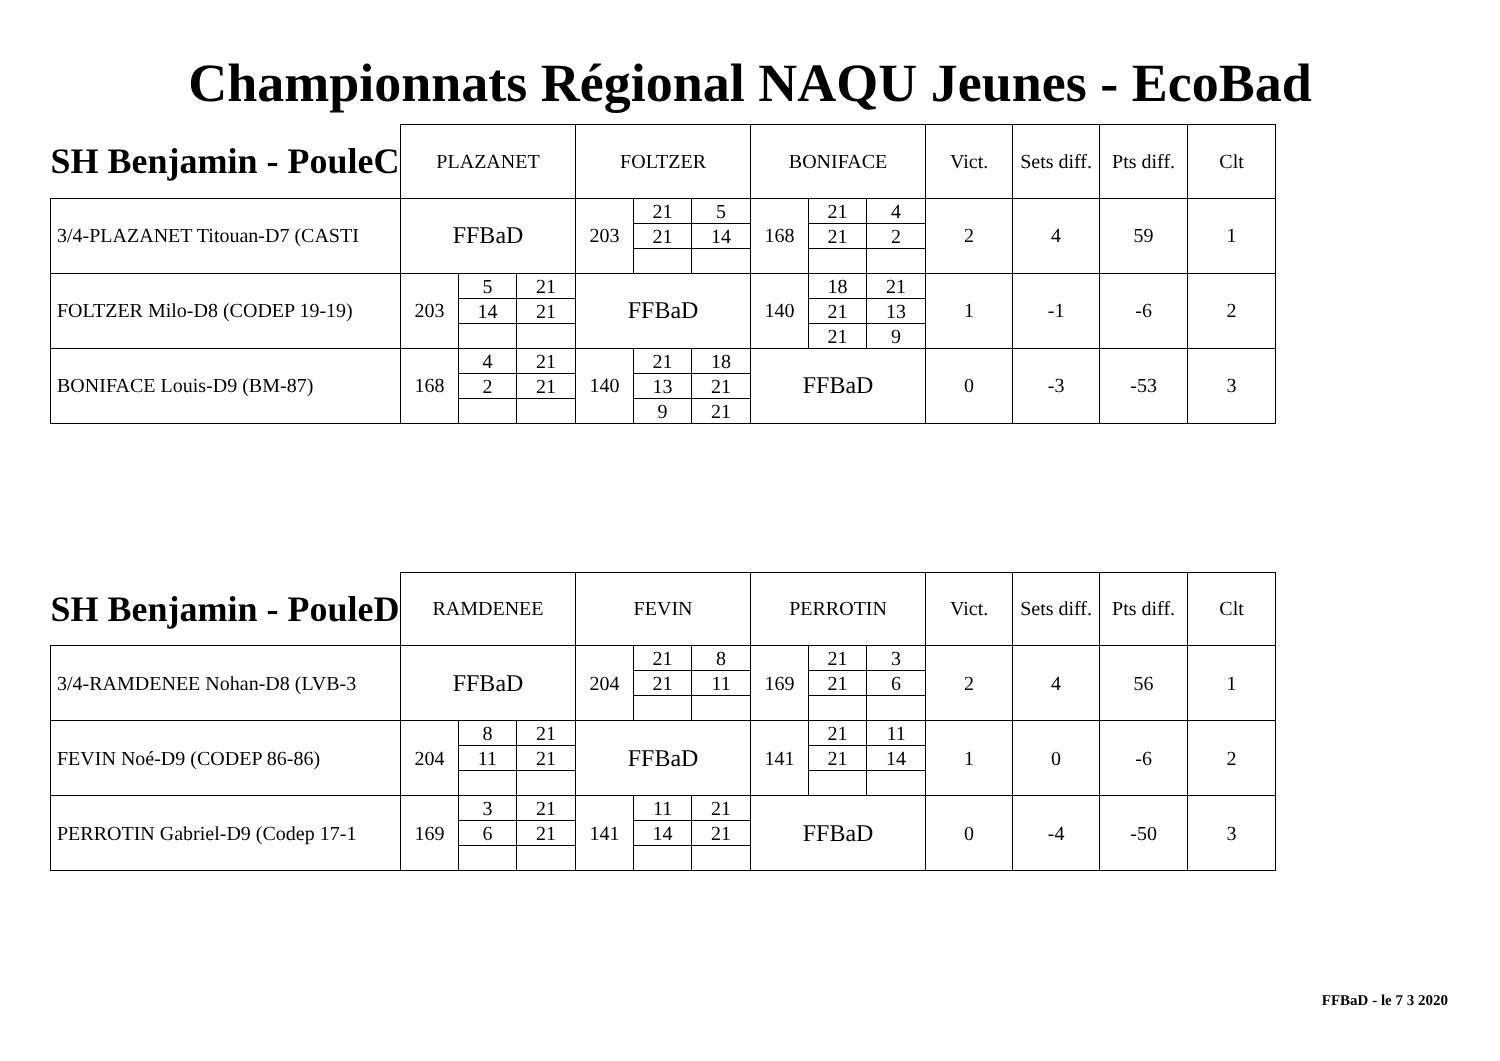Championnats Régional NAQU Jeunes - EcoBad
| SH Benjamin - PouleC | PLAZANET | | | FOLTZER | | | BONIFACE | | | Vict. | Sets diff. | Pts diff. | Clt |
| --- | --- | --- | --- | --- | --- | --- | --- | --- | --- | --- | --- | --- | --- |
| 3/4-PLAZANET Titouan-D7 (CASTI | FFBaD | | | 203 | 21 21 | 5 14 | 168 | 21 21 | 4 2 | 2 | 4 | 59 | 1 |
| FOLTZER Milo-D8 (CODEP 19-19) | 203 | 5 14 | 21 21 | FFBaD | | | 140 | 18 21 21 | 21 13 9 | 1 | -1 | -6 | 2 |
| BONIFACE Louis-D9 (BM-87) | 168 | 4 2 | 21 21 | 140 | 21 13 9 | 18 21 21 | FFBaD | | | 0 | -3 | -53 | 3 |
| SH Benjamin - PouleD | RAMDENEE | | | FEVIN | | | PERROTIN | | | Vict. | Sets diff. | Pts diff. | Clt |
| --- | --- | --- | --- | --- | --- | --- | --- | --- | --- | --- | --- | --- | --- |
| 3/4-RAMDENEE Nohan-D8 (LVB-3 | FFBaD | | | 204 | 21 21 | 8 11 | 169 | 21 21 | 3 6 | 2 | 4 | 56 | 1 |
| FEVIN Noé-D9 (CODEP 86-86) | 204 | 8 11 | 21 21 | FFBaD | | | 141 | 21 21 | 11 14 | 1 | 0 | -6 | 2 |
| PERROTIN Gabriel-D9 (Codep 17-1 | 169 | 3 6 | 21 21 | 141 | 11 14 | 21 21 | FFBaD | | | 0 | -4 | -50 | 3 |
FFBaD - le 7 3 2020